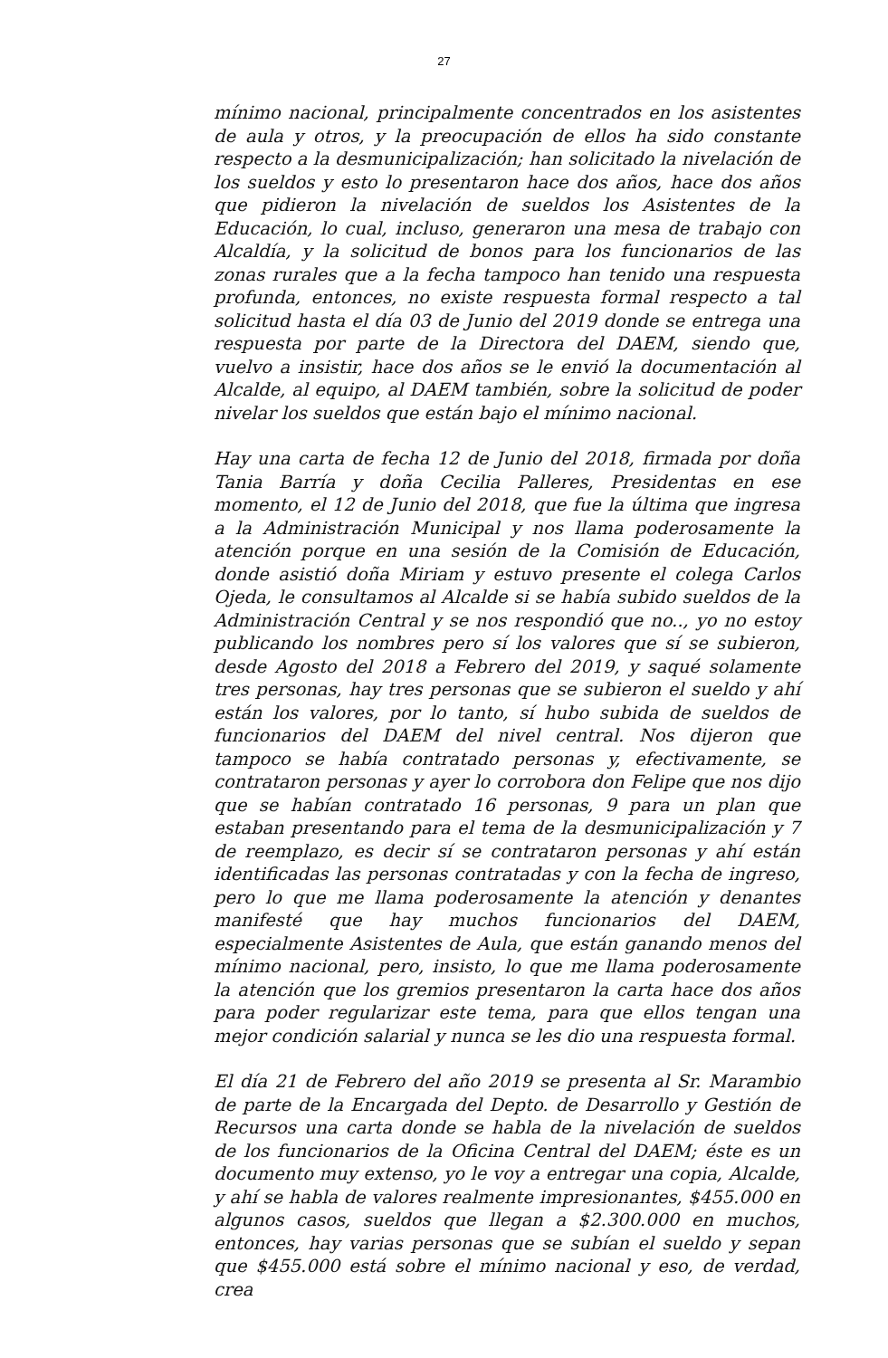27
mínimo nacional, principalmente concentrados en los asistentes de aula y otros, y la preocupación de ellos ha sido constante respecto a la desmunicipalización; han solicitado la nivelación de los sueldos y esto lo presentaron hace dos años, hace dos años que pidieron la nivelación de sueldos los Asistentes de la Educación, lo cual, incluso, generaron una mesa de trabajo con Alcaldía, y la solicitud de bonos para los funcionarios de las zonas rurales que a la fecha tampoco han tenido una respuesta profunda, entonces, no existe respuesta formal respecto a tal solicitud hasta el día 03 de Junio del 2019 donde se entrega una respuesta por parte de la Directora del DAEM, siendo que, vuelvo a insistir, hace dos años se le envió la documentación al Alcalde, al equipo, al DAEM también, sobre la solicitud de poder nivelar los sueldos que están bajo el mínimo nacional.
Hay una carta de fecha 12 de Junio del 2018, firmada por doña Tania Barría y doña Cecilia Palleres, Presidentas en ese momento, el 12 de Junio del 2018, que fue la última que ingresa a la Administración Municipal y nos llama poderosamente la atención porque en una sesión de la Comisión de Educación, donde asistió doña Miriam y estuvo presente el colega Carlos Ojeda, le consultamos al Alcalde si se había subido sueldos de la Administración Central y se nos respondió que no.., yo no estoy publicando los nombres pero sí los valores que sí se subieron, desde Agosto del 2018 a Febrero del 2019, y saqué solamente tres personas, hay tres personas que se subieron el sueldo y ahí están los valores, por lo tanto, sí hubo subida de sueldos de funcionarios del DAEM del nivel central. Nos dijeron que tampoco se había contratado personas y, efectivamente, se contrataron personas y ayer lo corrobora don Felipe que nos dijo que se habían contratado 16 personas, 9 para un plan que estaban presentando para el tema de la desmunicipalización y 7 de reemplazo, es decir sí se contrataron personas y ahí están identificadas las personas contratadas y con la fecha de ingreso, pero lo que me llama poderosamente la atención y denantes manifesté que hay muchos funcionarios del DAEM, especialmente Asistentes de Aula, que están ganando menos del mínimo nacional, pero, insisto, lo que me llama poderosamente la atención que los gremios presentaron la carta hace dos años para poder regularizar este tema, para que ellos tengan una mejor condición salarial y nunca se les dio una respuesta formal.
El día 21 de Febrero del año 2019 se presenta al Sr. Marambio de parte de la Encargada del Depto. de Desarrollo y Gestión de Recursos una carta donde se habla de la nivelación de sueldos de los funcionarios de la Oficina Central del DAEM; éste es un documento muy extenso, yo le voy a entregar una copia, Alcalde, y ahí se habla de valores realmente impresionantes, $455.000 en algunos casos, sueldos que llegan a $2.300.000 en muchos, entonces, hay varias personas que se subían el sueldo y sepan que $455.000 está sobre el mínimo nacional y eso, de verdad, crea